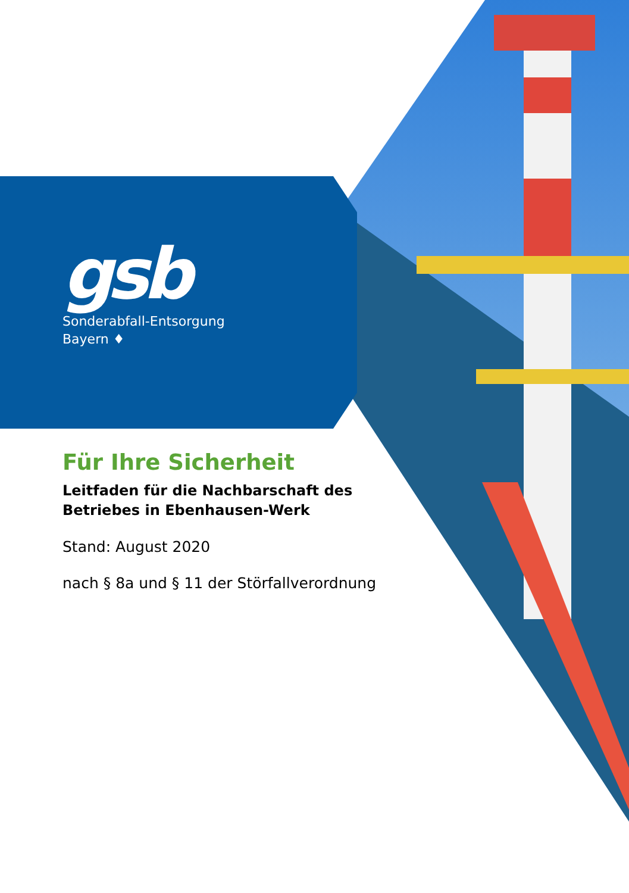gsb
Sonderabfall-Entsorgung
Bayern ♦
Für Ihre Sicherheit
Leitfaden für die Nachbarschaft des
Betriebes in Ebenhausen-Werk
Stand: August 2020
nach § 8a und § 11 der Störfallverordnung